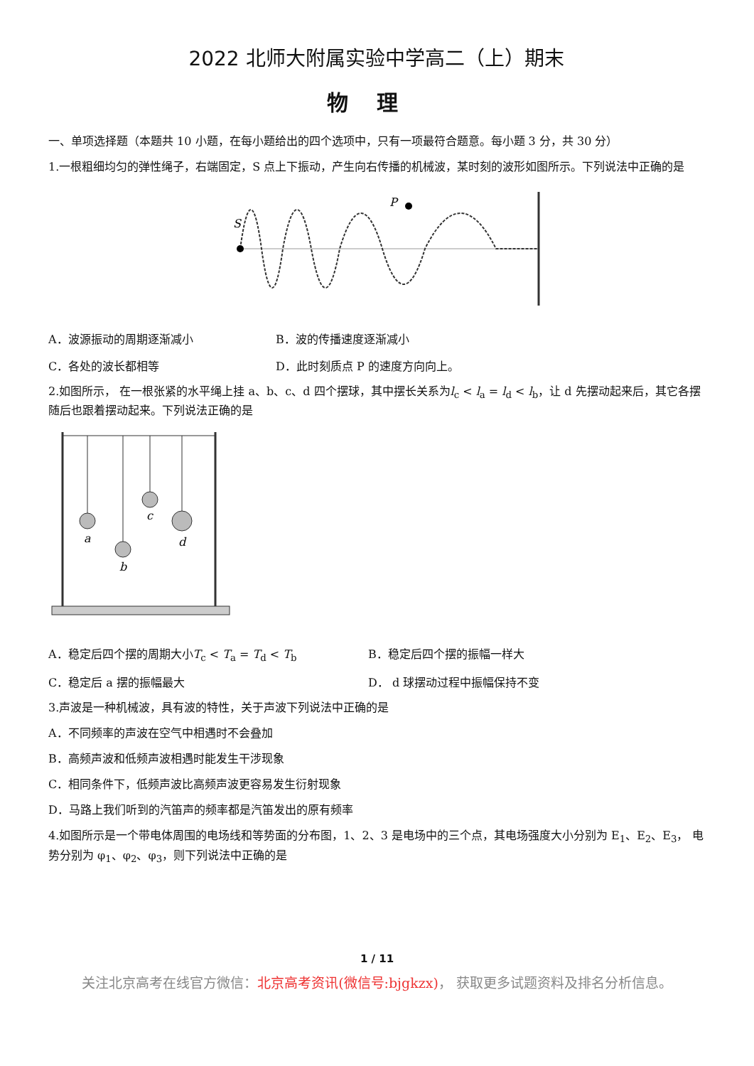2022 北师大附属实验中学高二（上）期末
物理
一、单项选择题（本题共 10 小题，在每小题给出的四个选项中，只有一项最符合题意。每小题 3 分，共 30 分）
1.一根粗细均匀的弹性绳子，右端固定，S 点上下振动，产生向右传播的机械波，某时刻的波形如图所示。下列说法中正确的是
S
P
A．波源振动的周期逐渐减小 B．波的传播速度逐渐减小
C．各处的波长都相等 D．此时刻质点 P 的速度方向向上。
2.如图所示， 在一根张紧的水平绳上挂 a、b、c、d 四个摆球，其中摆长关系为l<sub>c</sub> < l<sub>a</sub> = l<sub>d</sub> < l<sub>b</sub>，让 d 先摆动起来后，其它各摆随后也跟着摆动起来。下列说法正确的是
a
b
c
d
A．稳定后四个摆的周期大小T<sub>c</sub> < T<sub>a</sub> = T<sub>d</sub> < T<sub>b</sub> B．稳定后四个摆的振幅一样大
C．稳定后 a 摆的振幅最大 D． d 球摆动过程中振幅保持不变
3.声波是一种机械波，具有波的特性，关于声波下列说法中正确的是
A．不同频率的声波在空气中相遇时不会叠加
B．高频声波和低频声波相遇时能发生干涉现象
C．相同条件下，低频声波比高频声波更容易发生衍射现象
D．马路上我们听到的汽笛声的频率都是汽笛发出的原有频率
4.如图所示是一个带电体周围的电场线和等势面的分布图，1、2、3 是电场中的三个点，其电场强度大小分别为 E<sub>1</sub>、E<sub>2</sub>、E<sub>3</sub>， 电势分别为 φ<sub>1</sub>、φ<sub>2</sub>、φ<sub>3</sub>，则下列说法中正确的是
1 / 11
关注北京高考在线官方微信：北京高考资讯(微信号:bjgkzx)， 获取更多试题资料及排名分析信息。